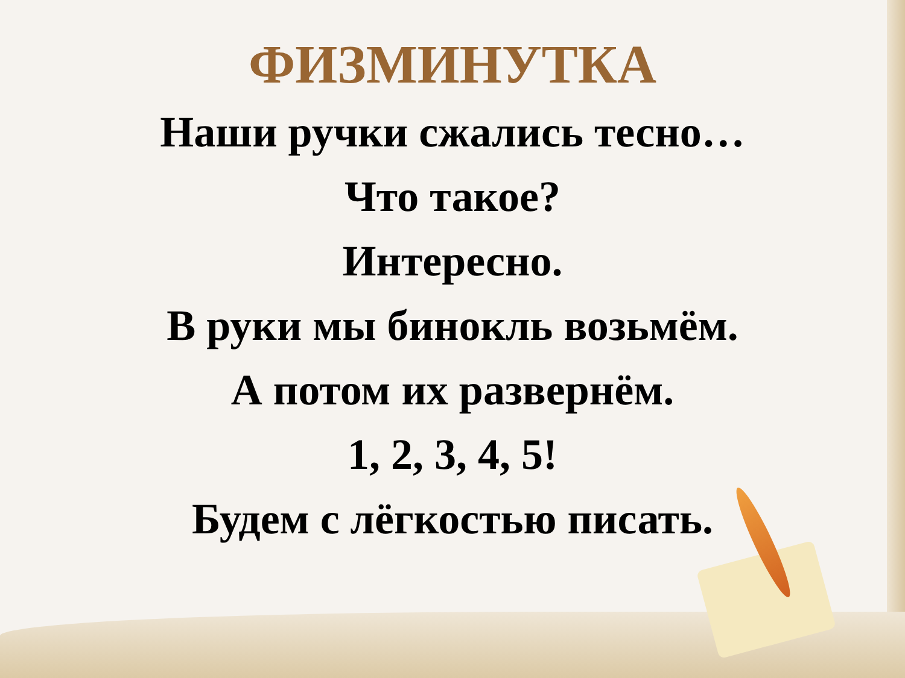ФИЗМИНУТКА
Наши ручки сжались тесно…
Что такое?
Интересно.
В руки мы бинокль возьмём.
А потом их развернём.
1, 2, 3, 4, 5!
Будем с лёгкостью писать.